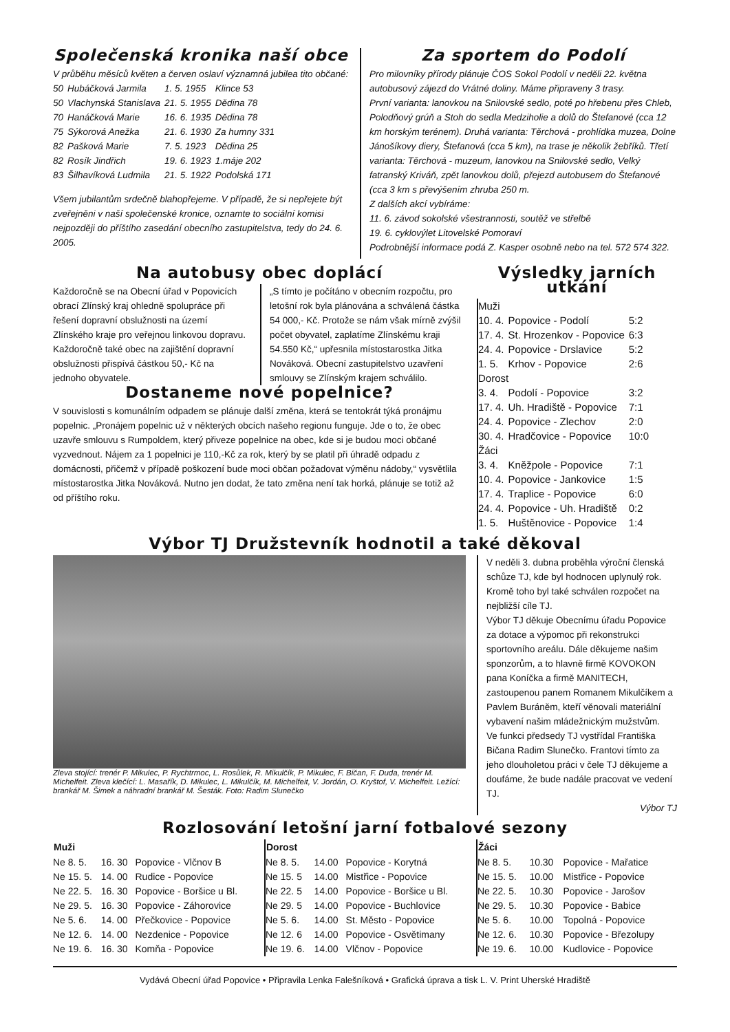Společenská kronika naší obce
V průběhu měsíců květen a červen oslaví významná jubilea tito občané:
| 50 | Hubáčková Jarmila | 1. 5. 1955 | Klince 53 |
| 50 | Vlachynská Stanislava | 21. 5. 1955 | Dědina 78 |
| 70 | Hanáčková Marie | 16. 6. 1935 | Dědina 78 |
| 75 | Sýkorová Anežka | 21. 6. 1930 | Za humny 331 |
| 82 | Pašková Marie | 7. 5. 1923 | Dědina 25 |
| 82 | Rosík Jindřich | 19. 6. 1923 | 1.máje 202 |
| 83 | Šilhavíková Ludmila | 21. 5. 1922 | Podolská 171 |
Všem jubilantům srdečně blahopřejeme. V případě, že si nepřejete být zveřejněni v naší společenské kronice, oznamte to sociální komisi nejpozději do příštího zasedání obecního zastupitelstva, tedy do 24. 6. 2005.
Za sportem do Podolí
Pro milovníky přírody plánuje ČOS Sokol Podolí v neděli 22. května autobusový zájezd do Vrátné doliny. Máme připraveny 3 trasy.
První varianta: lanovkou na Snilovské sedlo, poté po hřebenu přes Chleb, Polodňový grúň a Stoh do sedla Medziholie a dolů do Štefanové (cca 12 km horským terénem). Druhá varianta: Těrchová - prohlídka muzea, Dolne Jánošíkovy diery, Štefanová (cca 5 km), na trase je několik žebříků. Třetí varianta: Těrchová - muzeum, lanovkou na Snilovské sedlo, Velký fatranský Kriváň, zpět lanovkou dolů, přejezd autobusem do Štefanové (cca 3 km s převýšením zhruba 250 m.
Z dalších akcí vybíráme:
11. 6. závod sokolské všestrannosti, soutěž ve střelbě
19. 6. cyklovýlet Litovelské Pomoraví
Podrobnější informace podá Z. Kasper osobně nebo na tel. 572 574 322.
Na autobusy obec doplácí
Každoročně se na Obecní úřad v Popovicích obrací Zlínský kraj ohledně spolupráce při řešení dopravní obslužnosti na území Zlínského kraje pro veřejnou linkovou dopravu. Každoročně také obec na zajištění dopravní obslužnosti přispívá částkou 50,- Kč na jednoho obyvatele.
„S tímto je počítáno v obecním rozpočtu, pro letošní rok byla plánována a schválená částka 54 000,- Kč. Protože se nám však mírně zvýšil počet obyvatel, zaplatíme Zlínskému kraji 54.550 Kč,“ upřesnila místostarostka Jitka Nováková. Obecní zastupitelstvo uzavření smlouvy se Zlínským krajem schválilo.
Dostaneme nové popelnice?
V souvislosti s komunálním odpadem se plánuje další změna, která se tentokrát týká pronájmu popelnic. „Pronájem popelnic už v některých obcích našeho regionu funguje. Jde o to, že obec uzavře smlouvu s Rumpoldem, který přiveze popelnice na obec, kde si je budou moci občané vyzvednout. Nájem za 1 popelnici je 110,-Kč za rok, který by se platil při úhradě odpadu z domácnosti, přičemž v případě poškození bude moci občan požadovat výměnu nádoby,“ vysvětlila místostarostka Jitka Nováková. Nutno jen dodat, že tato změna není tak horká, plánuje se totiž až od příštího roku.
Výsledky jarních utkání
| Muži | | |
| 10. 4. | Popovice - Podolí | 5:2 |
| 17. 4. | St. Hrozenkov - Popovice | 6:3 |
| 24. 4. | Popovice - Drslavice | 5:2 |
| 1. 5. | Krhov - Popovice | 2:6 |
| Dorost | | |
| 3. 4. | Podolí - Popovice | 3:2 |
| 17. 4. | Uh. Hradiště - Popovice | 7:1 |
| 24. 4. | Popovice - Zlechov | 2:0 |
| 30. 4. | Hradčovice - Popovice | 10:0 |
| Žáci | | |
| 3. 4. | Kněžpole - Popovice | 7:1 |
| 10. 4. | Popovice - Jankovice | 1:5 |
| 17. 4. | Traplice - Popovice | 6:0 |
| 24. 4. | Popovice - Uh. Hradiště | 0:2 |
| 1. 5. | Huštěnovice - Popovice | 1:4 |
Výbor TJ Družstevník hodnotil a také děkoval
Zleva stojící: trenér P. Mikulec, P. Rychtrmoc, L. Rosůlek, R. Mikulčík, P. Mikulec, F. Bičan, F. Duda, trenér M. Michelfeit. Zleva klečící: L. Masařík, D. Mikulec, L. Mikulčík, M. Michelfeit, V. Jordán, O. Kryštof, V. Michelfeit. Ležící: brankář M. Šimek a náhradní brankář M. Šesták. Foto: Radim Slunečko
V neděli 3. dubna proběhla výroční členská schůze TJ, kde byl hodnocen uplynulý rok. Kromě toho byl také schválen rozpočet na nejbližší cíle TJ.
Výbor TJ děkuje Obecnímu úřadu Popovice za dotace a výpomoc při rekonstrukci sportovního areálu. Dále děkujeme našim sponzorům, a to hlavně firmě KOVOKON pana Koníčka a firmě MANITECH, zastoupenou panem Romanem Mikulčíkem a Pavlem Buráněm, kteří věnovali materiální vybavení našim mládežnickým mužstvům.
Ve funkci předsedy TJ vystřídal Františka Bičana Radim Slunečko. Frantovi tímto za jeho dlouholetou práci v čele TJ děkujeme a doufáme, že bude nadále pracovat ve vedení TJ.
Výbor TJ
Rozlosování letošní jarní fotbalové sezony
| Muži | | |
| --- | --- | --- |
| Ne 8. 5. | 16. 30 | Popovice - Vlčnov B |
| Ne 15. 5. | 14. 00 | Rudice - Popovice |
| Ne 22. 5. | 16. 30 | Popovice - Boršice u Bl. |
| Ne 29. 5. | 16. 30 | Popovice - Záhorovice |
| Ne 5. 6. | 14. 00 | Přečkovice - Popovice |
| Ne 12. 6. | 14. 00 | Nezdenice - Popovice |
| Ne 19. 6. | 16. 30 | Komňa - Popovice |
| Dorost | | |
| --- | --- | --- |
| Ne 8. 5. | 14.00 | Popovice - Korytná |
| Ne 15. 5 | 14.00 | Mistřice - Popovice |
| Ne 22. 5 | 14.00 | Popovice - Boršice u Bl. |
| Ne 29. 5 | 14.00 | Popovice - Buchlovice |
| Ne 5. 6. | 14.00 | St. Město - Popovice |
| Ne 12. 6 | 14.00 | Popovice - Osvětimany |
| Ne 19. 6. | 14.00 | Vlčnov - Popovice |
| Žáci | | |
| --- | --- | --- |
| Ne 8. 5. | 10.30 | Popovice - Mařatice |
| Ne 15. 5. | 10.00 | Mistřice - Popovice |
| Ne 22. 5. | 10.30 | Popovice - Jarošov |
| Ne 29. 5. | 10.30 | Popovice - Babice |
| Ne 5. 6. | 10.00 | Topolná - Popovice |
| Ne 12. 6. | 10.30 | Popovice - Březolupy |
| Ne 19. 6. | 10.00 | Kudlovice - Popovice |
Vydává Obecní úřad Popovice • Připravila Lenka Falešníková • Grafická úprava a tisk L. V. Print Uherské Hradiště